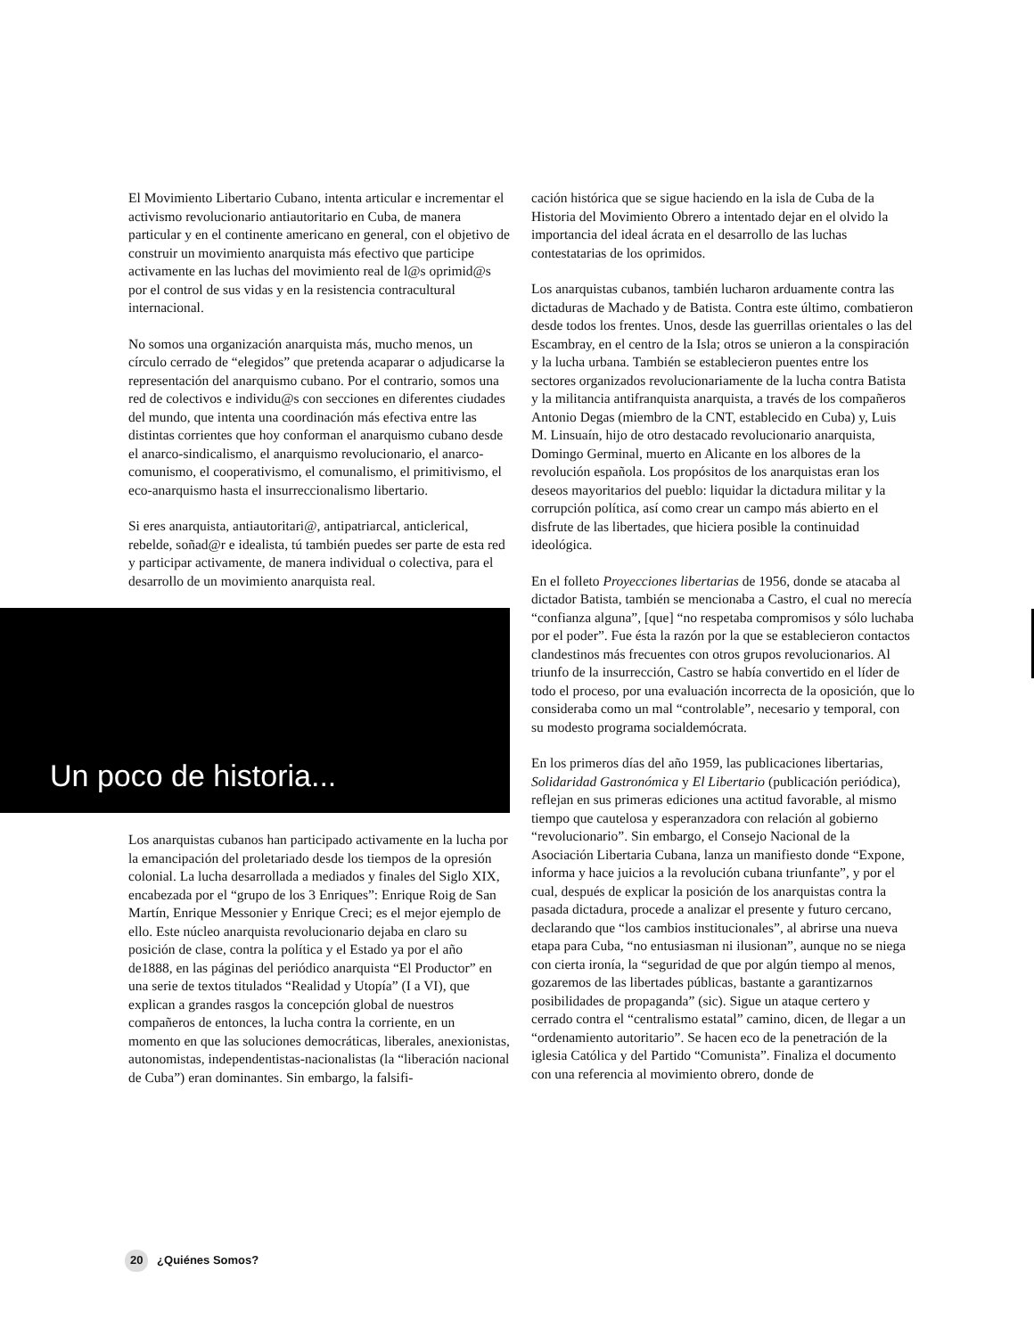El Movimiento Libertario Cubano, intenta articular e incrementar el activismo revolucionario antiautoritario en Cuba, de manera particular y en el continente americano en general, con el objetivo de construir un movimiento anarquista más efectivo que participe activamente en las luchas del movimiento real de l@s oprimid@s por el control de sus vidas y en la resistencia contracultural internacional.
No somos una organización anarquista más, mucho menos, un círculo cerrado de “elegidos” que pretenda acaparar o adjudicarse la representación del anarquismo cubano. Por el contrario, somos una red de colectivos e individu@s con secciones en diferentes ciudades del mundo, que intenta una coordinación más efectiva entre las distintas corrientes que hoy conforman el anarquismo cubano desde el anarco-sindicalismo, el anarquismo revolucionario, el anarco-comunismo, el cooperativismo, el comunalismo, el primitivismo, el eco-anarquismo hasta el insurreccionalismo libertario.
Si eres anarquista, antiautoritari@, antipatriarcal, anticlerical, rebelde, soñad@r e idealista, tú también puedes ser parte de esta red y participar activamente, de manera individual o colectiva, para el desarrollo de un movimiento anarquista real.
Un poco de historia...
Los anarquistas cubanos han participado activamente en la lucha por la emancipación del proletariado desde los tiempos de la opresión colonial. La lucha desarrollada a mediados y finales del Siglo XIX, encabezada por el “grupo de los 3 Enriques”: Enrique Roig de San Martín, Enrique Messonier y Enrique Creci; es el mejor ejemplo de ello. Este núcleo anarquista revolucionario dejaba en claro su posición de clase, contra la política y el Estado ya por el año de1888, en las páginas del periódico anarquista “El Productor” en una serie de textos titulados “Realidad y Utopía” (I a VI), que explican a grandes rasgos la concepción global de nuestros compañeros de entonces, la lucha contra la corriente, en un momento en que las soluciones democráticas, liberales, anexionistas, autonomistas, independentistas-nacionalistas (la “liberación nacional de Cuba”) eran dominantes. Sin embargo, la falsifi-
cación histórica que se sigue haciendo en la isla de Cuba de la Historia del Movimiento Obrero a intentado dejar en el olvido la importancia del ideal ácrata en el desarrollo de las luchas contestatarias de los oprimidos.
Los anarquistas cubanos, también lucharon arduamente contra las dictaduras de Machado y de Batista. Contra este último, combatieron desde todos los frentes. Unos, desde las guerrillas orientales o las del Escambray, en el centro de la Isla; otros se unieron a la conspiración y la lucha urbana. También se establecieron puentes entre los sectores organizados revolucionariamente de la lucha contra Batista y la militancia antifranquista anarquista, a través de los compañeros Antonio Degas (miembro de la CNT, establecido en Cuba) y, Luis M. Linsuaín, hijo de otro destacado revolucionario anarquista, Domingo Germinal, muerto en Alicante en los albores de la revolución española. Los propósitos de los anarquistas eran los deseos mayoritarios del pueblo: liquidar la dictadura militar y la corrupción política, así como crear un campo más abierto en el disfrute de las libertades, que hiciera posible la continuidad ideológica.
En el folleto Proyecciones libertarias de 1956, donde se atacaba al dictador Batista, también se mencionaba a Castro, el cual no merecía “confianza alguna”, [que] “no respetaba compromisos y sólo luchaba por el poder”. Fue ésta la razón por la que se establecieron contactos clandestinos más frecuentes con otros grupos revolucionarios. Al triunfo de la insurrección, Castro se había convertido en el líder de todo el proceso, por una evaluación incorrecta de la oposición, que lo consideraba como un mal “controlable”, necesario y temporal, con su modesto programa socialdemócrata.
En los primeros días del año 1959, las publicaciones libertarias, Solidaridad Gastronómica y El Libertario (publicación periódica), reflejan en sus primeras ediciones una actitud favorable, al mismo tiempo que cautelosa y esperanzadora con relación al gobierno “revolucionario”. Sin embargo, el Consejo Nacional de la Asociación Libertaria Cubana, lanza un manifiesto donde “Expone, informa y hace juicios a la revolución cubana triunfante”, y por el cual, después de explicar la posición de los anarquistas contra la pasada dictadura, procede a analizar el presente y futuro cercano, declarando que “los cambios institucionales”, al abrirse una nueva etapa para Cuba, “no entusiasman ni ilusionan”, aunque no se niega con cierta ironía, la “seguridad de que por algún tiempo al menos, gozaremos de las libertades públicas, bastante a garantizarnos posibilidades de propaganda” (sic). Sigue un ataque certero y cerrado contra el “centralismo estatal” camino, dicen, de llegar a un “ordenamiento autoritario”. Se hacen eco de la penetración de la iglesia Católica y del Partido “Comunista”. Finaliza el documento con una referencia al movimiento obrero, donde de
20 ¿Quiénes Somos?